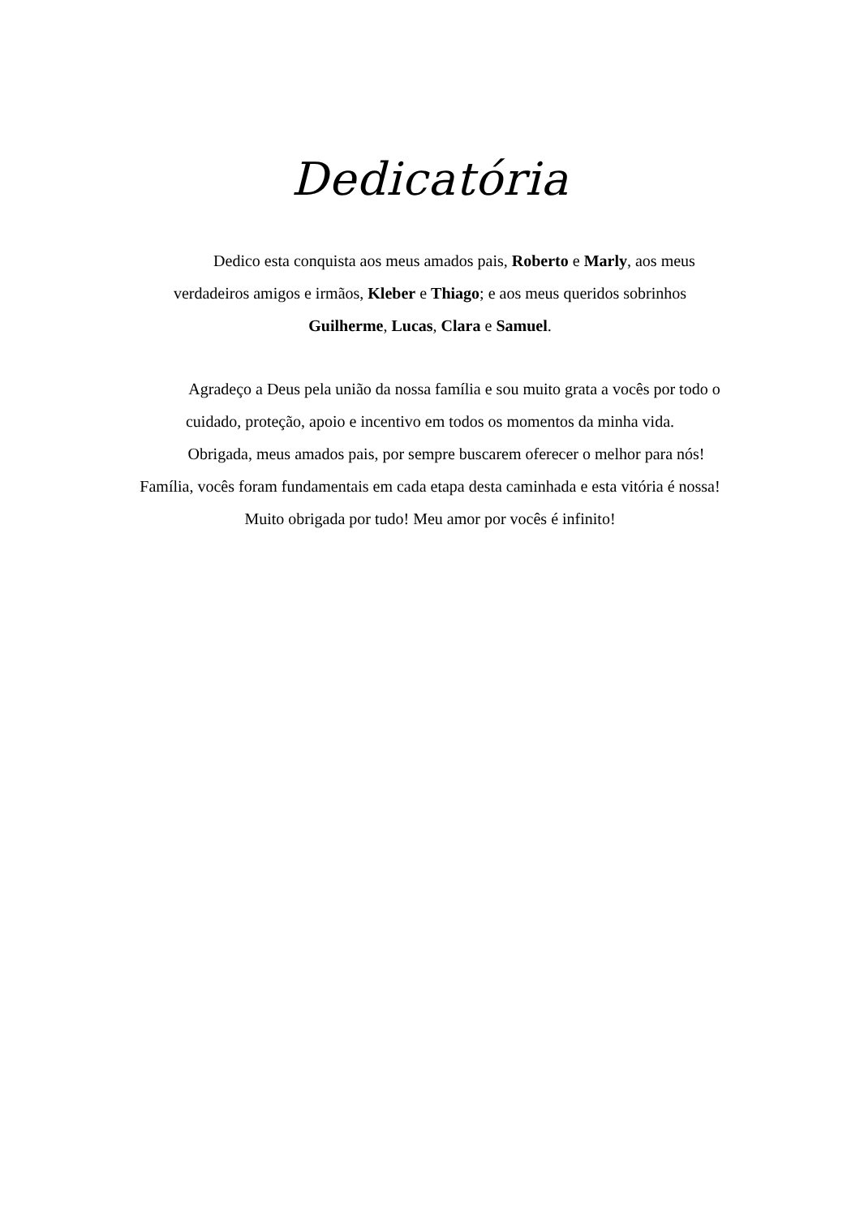Dedicatória
Dedico esta conquista aos meus amados pais, Roberto e Marly, aos meus verdadeiros amigos e irmãos, Kleber e Thiago; e aos meus queridos sobrinhos
Guilherme, Lucas, Clara e Samuel.
Agradeço a Deus pela união da nossa família e sou muito grata a vocês por todo o cuidado, proteção, apoio e incentivo em todos os momentos da minha vida.
Obrigada, meus amados pais, por sempre buscarem oferecer o melhor para nós! Família, vocês foram fundamentais em cada etapa desta caminhada e esta vitória é nossa! Muito obrigada por tudo! Meu amor por vocês é infinito!